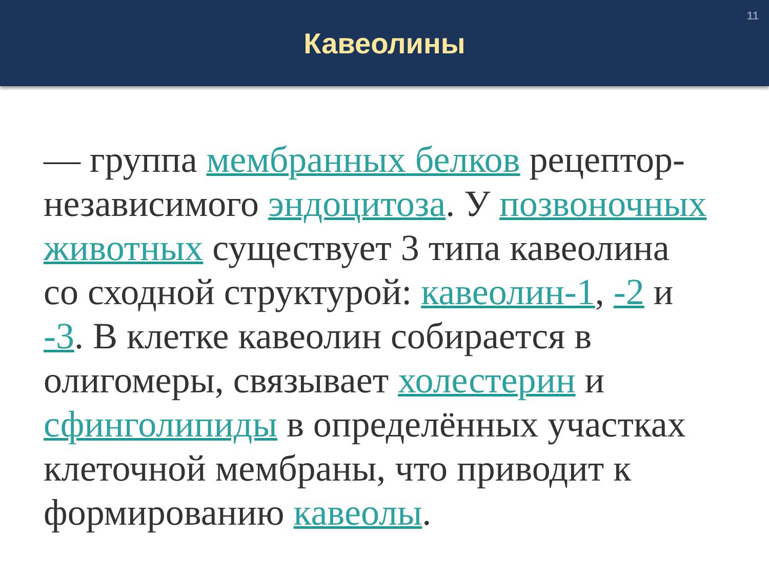11
Кавеолины
— группа мембранных белков рецептор-независимого эндоцитоза. У позвоночных животных существует 3 типа кавеолина со сходной структурой: кавеолин-1, -2 и -3. В клетке кавеолин собирается в олигомеры, связывает холестерин и сфинголипиды в определённых участках клеточной мембраны, что приводит к формированию кавеолы.